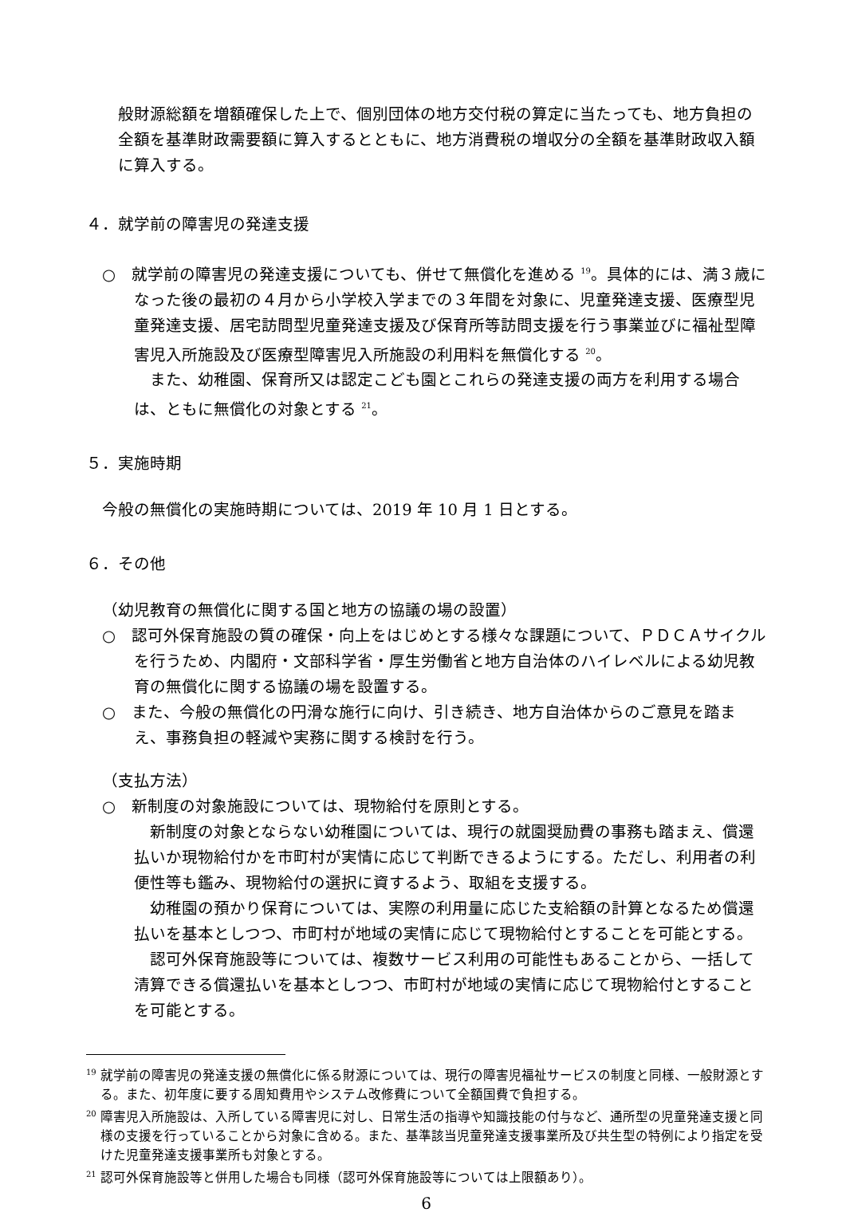般財源総額を増額確保した上で、個別団体の地方交付税の算定に当たっても、地方負担の全額を基準財政需要額に算入するとともに、地方消費税の増収分の全額を基準財政収入額に算入する。
４．就学前の障害児の発達支援
○　就学前の障害児の発達支援についても、併せて無償化を進める <sup>19</sup>。具体的には、満３歳になった後の最初の４月から小学校入学までの３年間を対象に、児童発達支援、医療型児童発達支援、居宅訪問型児童発達支援及び保育所等訪問支援を行う事業並びに福祉型障害児入所施設及び医療型障害児入所施設の利用料を無償化する <sup>20</sup>。
また、幼稚園、保育所又は認定こども園とこれらの発達支援の両方を利用する場合は、ともに無償化の対象とする <sup>21</sup>。
５．実施時期
今般の無償化の実施時期については、2019 年 10 月 1 日とする。
６．その他
（幼児教育の無償化に関する国と地方の協議の場の設置）
○　認可外保育施設の質の確保・向上をはじめとする様々な課題について、ＰＤＣＡサイクルを行うため、内閣府・文部科学省・厚生労働省と地方自治体のハイレベルによる幼児教育の無償化に関する協議の場を設置する。
○　また、今般の無償化の円滑な施行に向け、引き続き、地方自治体からのご意見を踏まえ、事務負担の軽減や実務に関する検討を行う。
（支払方法）
○　新制度の対象施設については、現物給付を原則とする。
新制度の対象とならない幼稚園については、現行の就園奨励費の事務も踏まえ、償還払いか現物給付かを市町村が実情に応じて判断できるようにする。ただし、利用者の利便性等も鑑み、現物給付の選択に資するよう、取組を支援する。
幼稚園の預かり保育については、実際の利用量に応じた支給額の計算となるため償還払いを基本としつつ、市町村が地域の実情に応じて現物給付とすることを可能とする。
認可外保育施設等については、複数サービス利用の可能性もあることから、一括して清算できる償還払いを基本としつつ、市町村が地域の実情に応じて現物給付とすることを可能とする。
<sup>19</sup> 就学前の障害児の発達支援の無償化に係る財源については、現行の障害児福祉サービスの制度と同様、一般財源とする。また、初年度に要する周知費用やシステム改修費について全額国費で負担する。
<sup>20</sup> 障害児入所施設は、入所している障害児に対し、日常生活の指導や知識技能の付与など、通所型の児童発達支援と同様の支援を行っていることから対象に含める。また、基準該当児童発達支援事業所及び共生型の特例により指定を受けた児童発達支援事業所も対象とする。
<sup>21</sup> 認可外保育施設等と併用した場合も同様（認可外保育施設等については上限額あり）。
6